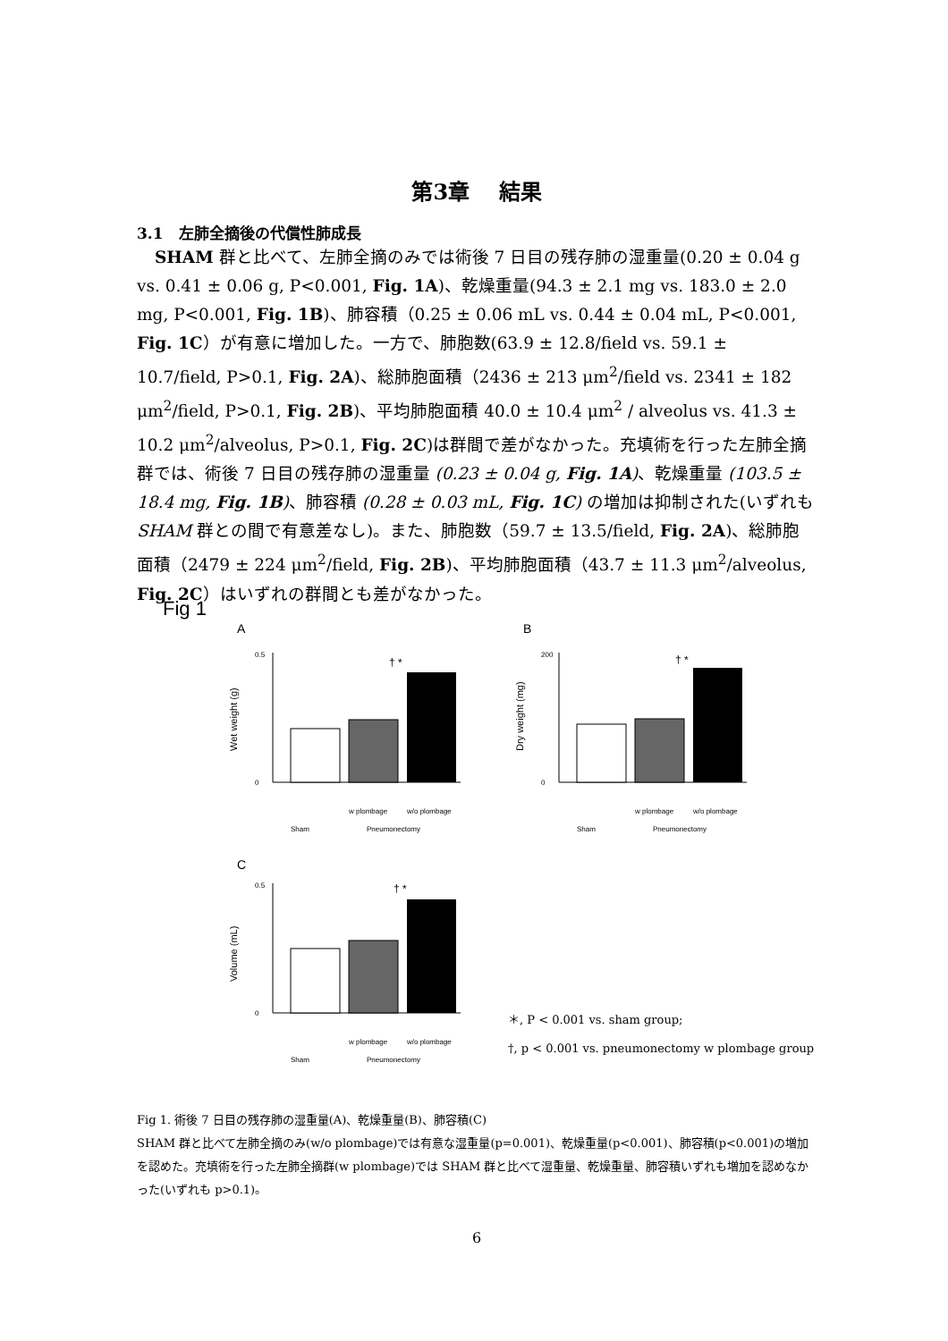第3章　 結果
3.1　左肺全摘後の代償性肺成長
SHAM 群と比べて、左肺全摘のみでは術後 7 日目の残存肺の湿重量(0.20 ± 0.04 g vs. 0.41 ± 0.06 g, P<0.001, Fig. 1A)、乾燥重量(94.3 ± 2.1 mg vs. 183.0 ± 2.0 mg, P<0.001, Fig. 1B)、肺容積（0.25 ± 0.06 mL vs. 0.44 ± 0.04 mL, P<0.001, Fig. 1C）が有意に増加した。一方で、肺胞数(63.9 ± 12.8/field vs. 59.1 ± 10.7/field, P>0.1, Fig. 2A)、総肺胞面積（2436 ± 213 μm<sup>2</sup>/field vs. 2341 ± 182 μm<sup>2</sup>/field, P>0.1, Fig. 2B)、平均肺胞面積 40.0 ± 10.4 μm<sup>2</sup> / alveolus vs. 41.3 ± 10.2 μm<sup>2</sup>/alveolus, P>0.1, Fig. 2C)は群間で差がなかった。充填術を行った左肺全摘群では、術後 7 日目の残存肺の湿重量 (0.23 ± 0.04 g, Fig. 1A)、乾燥重量 (103.5 ± 18.4 mg, Fig. 1B)、肺容積 (0.28 ± 0.03 mL, Fig. 1C) の増加は抑制された(いずれも SHAM 群との間で有意差なし)。また、肺胞数（59.7 ± 13.5/field, Fig. 2A)、総肺胞面積（2479 ± 224 μm<sup>2</sup>/field, Fig. 2B)、平均肺胞面積（43.7 ± 11.3 μm<sup>2</sup>/alveolus, Fig. 2C）はいずれの群間とも差がなかった。
Fig 1
A
B
C
0.5
0
† *
Sham
Pneumonectomy
w plombage
w/o plombage
Wet weight (g)
200
0
† *
Sham
Pneumonectomy
w plombage
w/o plombage
Dry weight (mg)
0.5
0
† *
Sham
Pneumonectomy
w plombage
w/o plombage
Volume (mL)
＊, P < 0.001 vs. sham group;
†, p < 0.001 vs. pneumonectomy w plombage group
Fig 1. 術後 7 日目の残存肺の湿重量(A)、乾燥重量(B)、肺容積(C)
SHAM 群と比べて左肺全摘のみ(w/o plombage)では有意な湿重量(p=0.001)、乾燥重量(p<0.001)、肺容積(p<0.001)の増加を認めた。充填術を行った左肺全摘群(w plombage)では SHAM 群と比べて湿重量、乾燥重量、肺容積いずれも増加を認めなかった(いずれも p>0.1)。
6